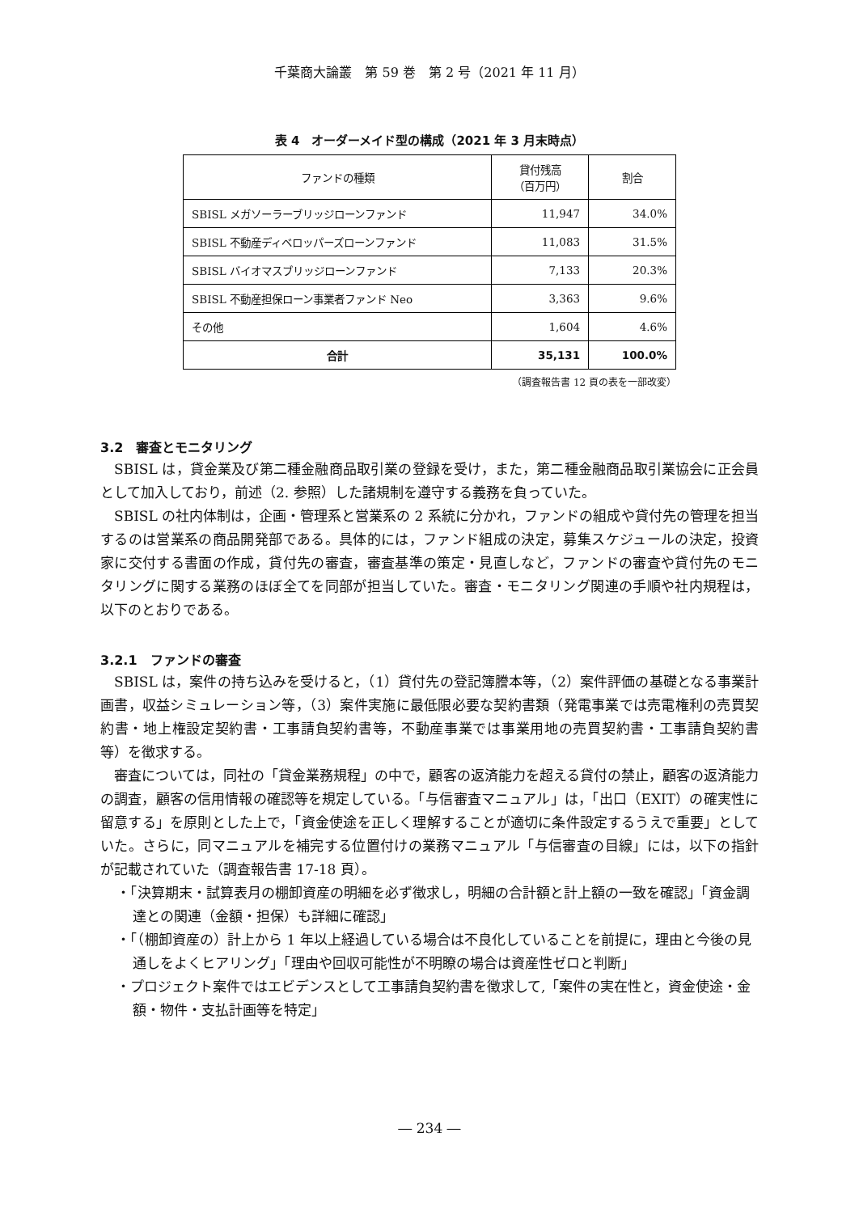千葉商大論叢　第 59 巻　第 2 号（2021 年 11 月）
表 4　オーダーメイド型の構成（2021 年 3 月末時点）
| ファンドの種類 | 貸付残高 （百万円） | 割合 |
| --- | --- | --- |
| SBISL メガソーラーブリッジローンファンド | 11,947 | 34.0% |
| SBISL 不動産ディベロッパーズローンファンド | 11,083 | 31.5% |
| SBISL バイオマスブリッジローンファンド | 7,133 | 20.3% |
| SBISL 不動産担保ローン事業者ファンド Neo | 3,363 | 9.6% |
| その他 | 1,604 | 4.6% |
| 合計 | 35,131 | 100.0% |
（調査報告書 12 頁の表を一部改変）
3.2　審査とモニタリング
SBISL は，貸金業及び第二種金融商品取引業の登録を受け，また，第二種金融商品取引業協会に正会員として加入しており，前述（2. 参照）した諸規制を遵守する義務を負っていた。
SBISL の社内体制は，企画・管理系と営業系の 2 系統に分かれ，ファンドの組成や貸付先の管理を担当するのは営業系の商品開発部である。具体的には，ファンド組成の決定，募集スケジュールの決定，投資家に交付する書面の作成，貸付先の審査，審査基準の策定・見直しなど，ファンドの審査や貸付先のモニタリングに関する業務のほぼ全てを同部が担当していた。審査・モニタリング関連の手順や社内規程は，以下のとおりである。
3.2.1　ファンドの審査
SBISL は，案件の持ち込みを受けると，（1）貸付先の登記簿謄本等，（2）案件評価の基礎となる事業計画書，収益シミュレーション等，（3）案件実施に最低限必要な契約書類（発電事業では売電権利の売買契約書・地上権設定契約書・工事請負契約書等，不動産事業では事業用地の売買契約書・工事請負契約書等）を徴求する。
審査については，同社の「貸金業務規程」の中で，顧客の返済能力を超える貸付の禁止，顧客の返済能力の調査，顧客の信用情報の確認等を規定している。「与信審査マニュアル」は，「出口（EXIT）の確実性に留意する」を原則とした上で，「資金使途を正しく理解することが適切に条件設定するうえで重要」としていた。さらに，同マニュアルを補完する位置付けの業務マニュアル「与信審査の目線」には，以下の指針が記載されていた（調査報告書 17-18 頁）。
・「決算期末・試算表月の棚卸資産の明細を必ず徴求し，明細の合計額と計上額の一致を確認」「資金調達との関連（金額・担保）も詳細に確認」
・「（棚卸資産の）計上から 1 年以上経過している場合は不良化していることを前提に，理由と今後の見通しをよくヒアリング」「理由や回収可能性が不明瞭の場合は資産性ゼロと判断」
・プロジェクト案件ではエビデンスとして工事請負契約書を徴求して,「案件の実在性と，資金使途・金額・物件・支払計画等を特定」
― 234 ―